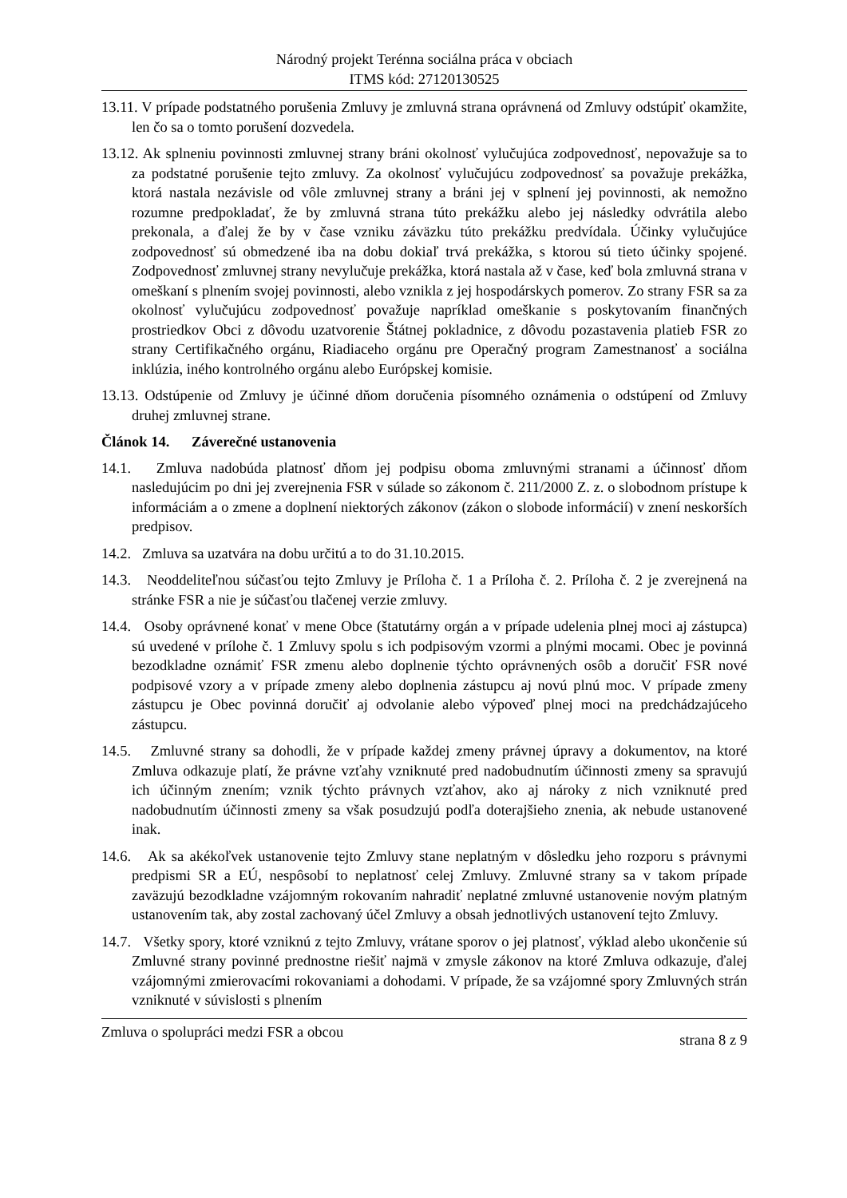Národný projekt Terénna sociálna práca v obciach
ITMS kód: 27120130525
13.11. V prípade podstatného porušenia Zmluvy je zmluvná strana oprávnená od Zmluvy odstúpiť okamžite, len čo sa o tomto porušení dozvedela.
13.12. Ak splneniu povinnosti zmluvnej strany bráni okolnosť vylučujúca zodpovednosť, nepovažuje sa to za podstatné porušenie tejto zmluvy. Za okolnosť vylučujúcu zodpovednosť sa považuje prekážka, ktorá nastala nezávisle od vôle zmluvnej strany a bráni jej v splnení jej povinnosti, ak nemožno rozumne predpokladať, že by zmluvná strana túto prekážku alebo jej následky odvrátila alebo prekonala, a ďalej že by v čase vzniku záväzku túto prekážku predvídala. Účinky vylučujúce zodpovednosť sú obmedzené iba na dobu dokiaľ trvá prekážka, s ktorou sú tieto účinky spojené. Zodpovednosť zmluvnej strany nevylučuje prekážka, ktorá nastala až v čase, keď bola zmluvná strana v omeškaní s plnením svojej povinnosti, alebo vznikla z jej hospodárskych pomerov. Zo strany FSR sa za okolnosť vylučujúcu zodpovednosť považuje napríklad omeškanie s poskytovaním finančných prostriedkov Obci z dôvodu uzatvorenie Štátnej pokladnice, z dôvodu pozastavenia platieb FSR zo strany Certifikačného orgánu, Riadiaceho orgánu pre Operačný program Zamestnanosť a sociálna inklúzia, iného kontrolného orgánu alebo Európskej komisie.
13.13. Odstúpenie od Zmluvy je účinné dňom doručenia písomného oznámenia o odstúpení od Zmluvy druhej zmluvnej strane.
Článok 14. Záverečné ustanovenia
14.1. Zmluva nadobúda platnosť dňom jej podpisu oboma zmluvnými stranami a účinnosť dňom nasledujúcim po dni jej zverejnenia FSR v súlade so zákonom č. 211/2000 Z. z. o slobodnom prístupe k informáciám a o zmene a doplnení niektorých zákonov (zákon o slobode informácií) v znení neskorších predpisov.
14.2. Zmluva sa uzatvára na dobu určitú a to do 31.10.2015.
14.3. Neoddeliteľnou súčasťou tejto Zmluvy je Príloha č. 1 a Príloha č. 2. Príloha č. 2 je zverejnená na stránke FSR a nie je súčasťou tlačenej verzie zmluvy.
14.4. Osoby oprávnené konať v mene Obce (štatutárny orgán a v prípade udelenia plnej moci aj zástupca) sú uvedené v prílohe č. 1 Zmluvy spolu s ich podpisovým vzormi a plnými mocami. Obec je povinná bezodkladne oznámiť FSR zmenu alebo doplnenie týchto oprávnených osôb a doručiť FSR nové podpisové vzory a v prípade zmeny alebo doplnenia zástupcu aj novú plnú moc. V prípade zmeny zástupcu je Obec povinná doručiť aj odvolanie alebo výpoveď plnej moci na predchádzajúceho zástupcu.
14.5. Zmluvné strany sa dohodli, že v prípade každej zmeny právnej úpravy a dokumentov, na ktoré Zmluva odkazuje platí, že právne vzťahy vzniknuté pred nadobudnutím účinnosti zmeny sa spravujú ich účinným znením; vznik týchto právnych vzťahov, ako aj nároky z nich vzniknuté pred nadobudnutím účinnosti zmeny sa však posudzujú podľa doterajšieho znenia, ak nebude ustanovené inak.
14.6. Ak sa akékoľvek ustanovenie tejto Zmluvy stane neplatným v dôsledku jeho rozporu s právnymi predpismi SR a EÚ, nespôsobí to neplatnosť celej Zmluvy. Zmluvné strany sa v takom prípade zaväzujú bezodkladne vzájomným rokovaním nahradiť neplatné zmluvné ustanovenie novým platným ustanovením tak, aby zostal zachovaný účel Zmluvy a obsah jednotlivých ustanovení tejto Zmluvy.
14.7. Všetky spory, ktoré vzniknú z tejto Zmluvy, vrátane sporov o jej platnosť, výklad alebo ukončenie sú Zmluvné strany povinné prednostne riešiť najmä v zmysle zákonov na ktoré Zmluva odkazuje, ďalej vzájomnými zmierovacími rokovaniami a dohodami. V prípade, že sa vzájomné spory Zmluvných strán vzniknuté v súvislosti s plnením
Zmluva o spolupráci medzi FSR a obcou strana 8 z 9